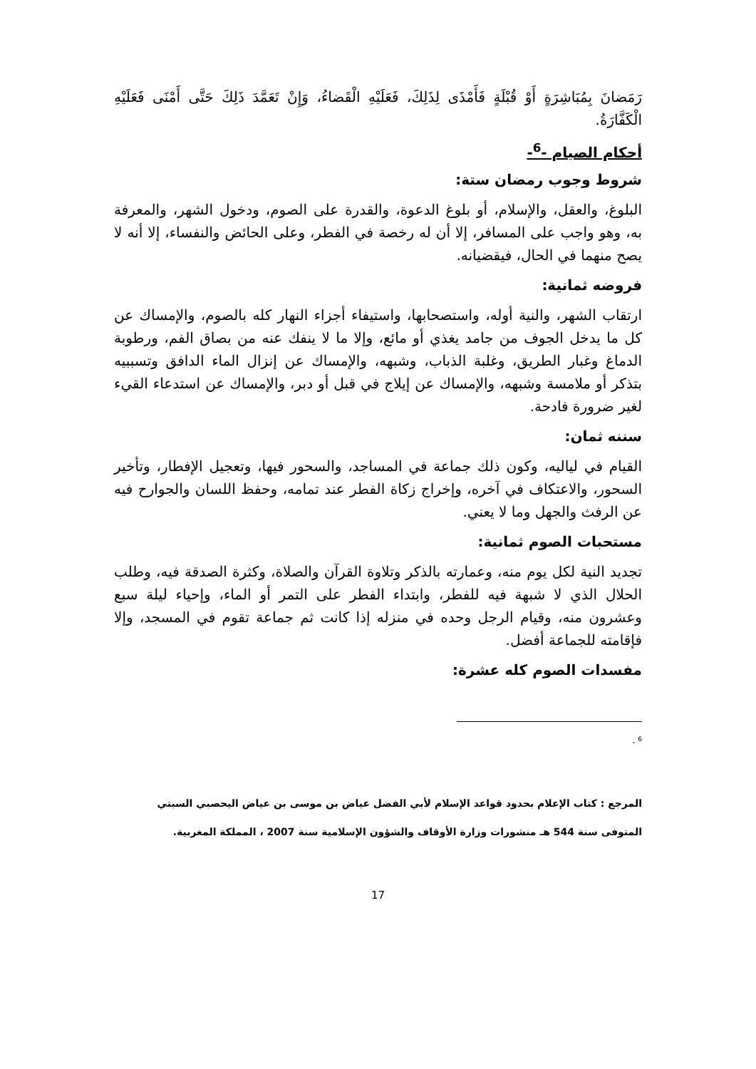رَمَضانَ بِمُبَاشِرَةٍ أَوْ قُبْلَةٍ فَأَمْذَى لِذَلِكَ، فَعَلَيْهِ الْقَضاءُ، وَإِنْ تَعَمَّدَ ذَلِكَ حَتَّى أَمْنَى فَعَلَيْهِ الْكَفَّارَةُ.
أحكام الصيام -<sup>6</sup>-
شروط وجوب رمضان ستة:
البلوغ، والعقل، والإسلام، أو بلوغ الدعوة، والقدرة على الصوم، ودخول الشهر، والمعرفة به، وهو واجب على المسافر، إلا أن له رخصة في الفطر، وعلى الحائض والنفساء، إلا أنه لا يصح منهما في الحال، فيقضيانه.
فروضه ثمانية:
ارتقاب الشهر، والنية أوله، واستصحابها، واستيفاء أجزاء النهار كله بالصوم، والإمساك عن كل ما يدخل الجوف من جامد يغذي أو مائع، وإلا ما لا ينفك عنه من بصاق الفم، ورطوبة الدماغ وغبار الطريق، وغلبة الذباب، وشبهه، والإمساك عن إنزال الماء الدافق وتسببيه بتذكر أو ملامسة وشبهه، والإمساك عن إيلاج في قبل أو دبر، والإمساك عن استدعاء القيء لغير ضرورة فادحة.
سننه ثمان:
القيام في لياليه، وكون ذلك جماعة في المساجد، والسحور فيها، وتعجيل الإفطار، وتأخير السحور، والاعتكاف في آخره، وإخراج زكاة الفطر عند تمامه، وحفظ اللسان والجوارح فيه عن الرفث والجهل وما لا يعني.
مستحبات الصوم ثمانية:
تجديد النية لكل يوم منه، وعمارته بالذكر وتلاوة القرآن والصلاة، وكثرة الصدقة فيه، وطلب الحلال الذي لا شبهة فيه للفطر، وابتداء الفطر على التمر أو الماء، وإحياء ليلة سبع وعشرون منه، وقيام الرجل وحده في منزله إذا كانت ثم جماعة تقوم في المسجد، وإلا فإقامته للجماعة أفضل.
مفسدات الصوم كله عشرة:
<sup>6</sup> -
المرجع : كتاب الإعلام بحدود قواعد الإسلام لأبي الفضل عياض بن موسى بن عياض اليحصبي السبتي
المتوفى سنة 544 هـ منشورات وزارة الأوقاف والشؤون الإسلامية سنة 2007 ، المملكة المغربية.
17